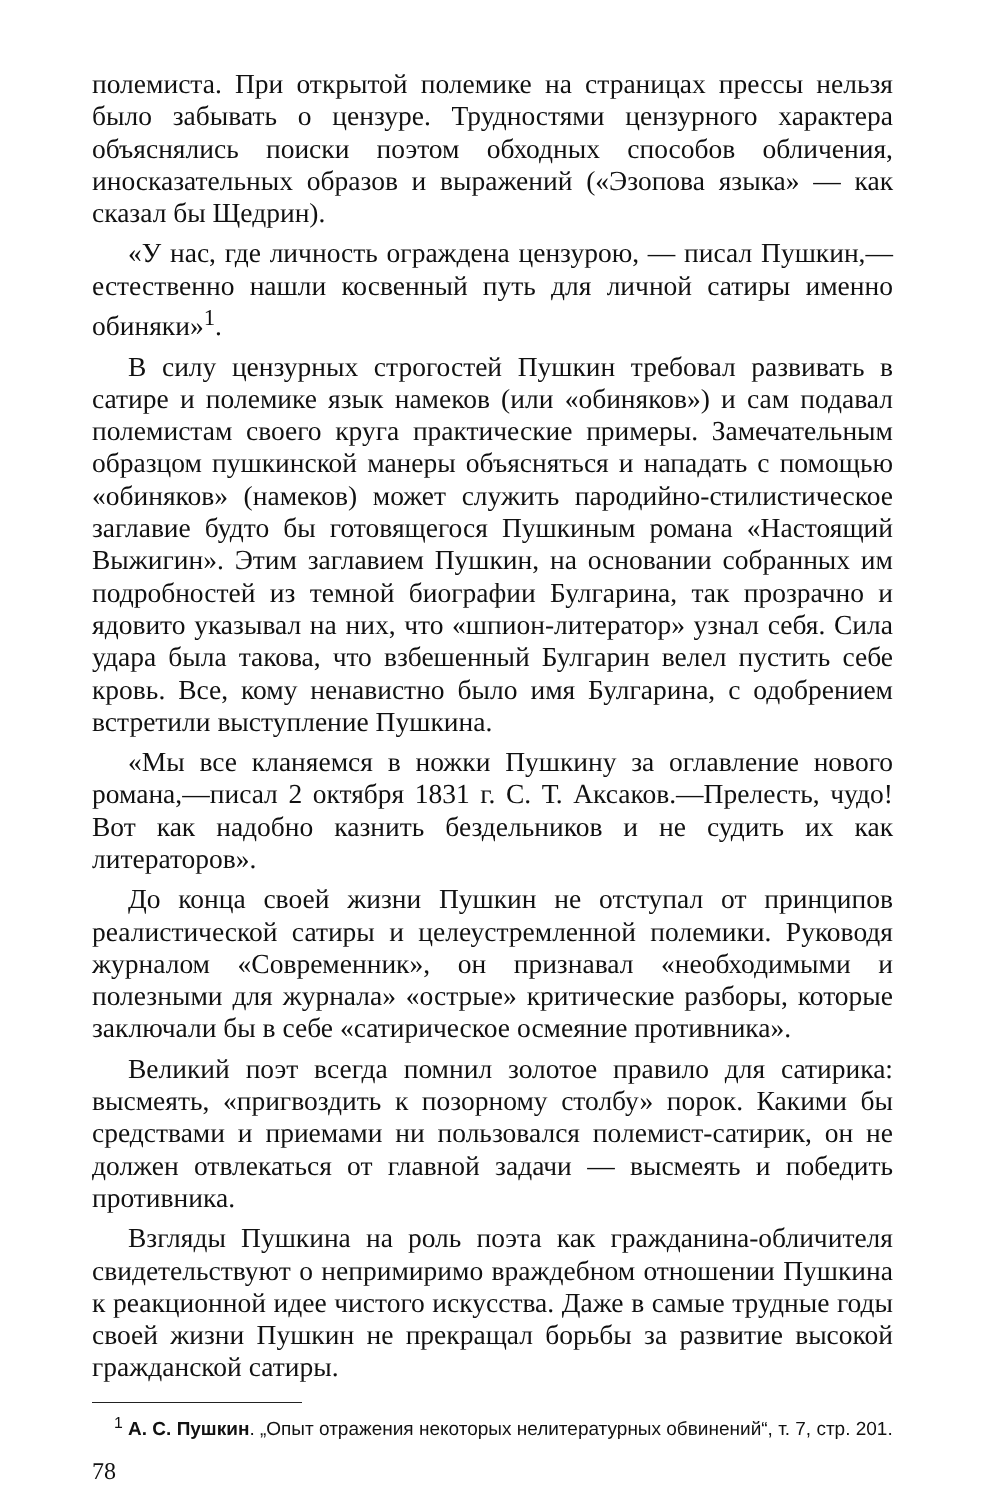полемиста. При открытой полемике на страницах прессы нельзя было забывать о цензуре. Трудностями цензурного характера объяснялись поиски поэтом обходных способов обличения, иносказательных образов и выражений («Эзопова языка» — как сказал бы Щедрин).
«У нас, где личность ограждена цензурою, — писал Пушкин,—естественно нашли косвенный путь для личной сатиры именно обиняки»<sup>1</sup>.
В силу цензурных строгостей Пушкин требовал развивать в сатире и полемике язык намеков (или «обиняков») и сам подавал полемистам своего круга практические примеры. Замечательным образцом пушкинской манеры объясняться и нападать с помощью «обиняков» (намеков) может служить пародийно-стилистическое заглавие будто бы готовящегося Пушкиным романа «Настоящий Выжигин». Этим заглавием Пушкин, на основании собранных им подробностей из темной биографии Булгарина, так прозрачно и ядовито указывал на них, что «шпион-литератор» узнал себя. Сила удара была такова, что взбешенный Булгарин велел пустить себе кровь. Все, кому ненавистно было имя Булгарина, с одобрением встретили выступление Пушкина.
«Мы все кланяемся в ножки Пушкину за оглавление нового романа,—писал 2 октября 1831 г. С. Т. Аксаков.—Прелесть, чудо! Вот как надобно казнить бездельников и не судить их как литераторов».
До конца своей жизни Пушкин не отступал от принципов реалистической сатиры и целеустремленной полемики. Руководя журналом «Современник», он признавал «необходимыми и полезными для журнала» «острые» критические разборы, которые заключали бы в себе «сатирическое осмеяние противника».
Великий поэт всегда помнил золотое правило для сатирика: высмеять, «пригвоздить к позорному столбу» порок. Какими бы средствами и приемами ни пользовался полемист-сатирик, он не должен отвлекаться от главной задачи — высмеять и победить противника.
Взгляды Пушкина на роль поэта как гражданина-обличителя свидетельствуют о непримиримо враждебном отношении Пушкина к реакционной идее чистого искусства. Даже в самые трудные годы своей жизни Пушкин не прекращал борьбы за развитие высокой гражданской сатиры.
<sup>1</sup> А. С. Пушкин. „Опыт отражения некоторых нелитературных обвинений“, т. 7, стр. 201.
78